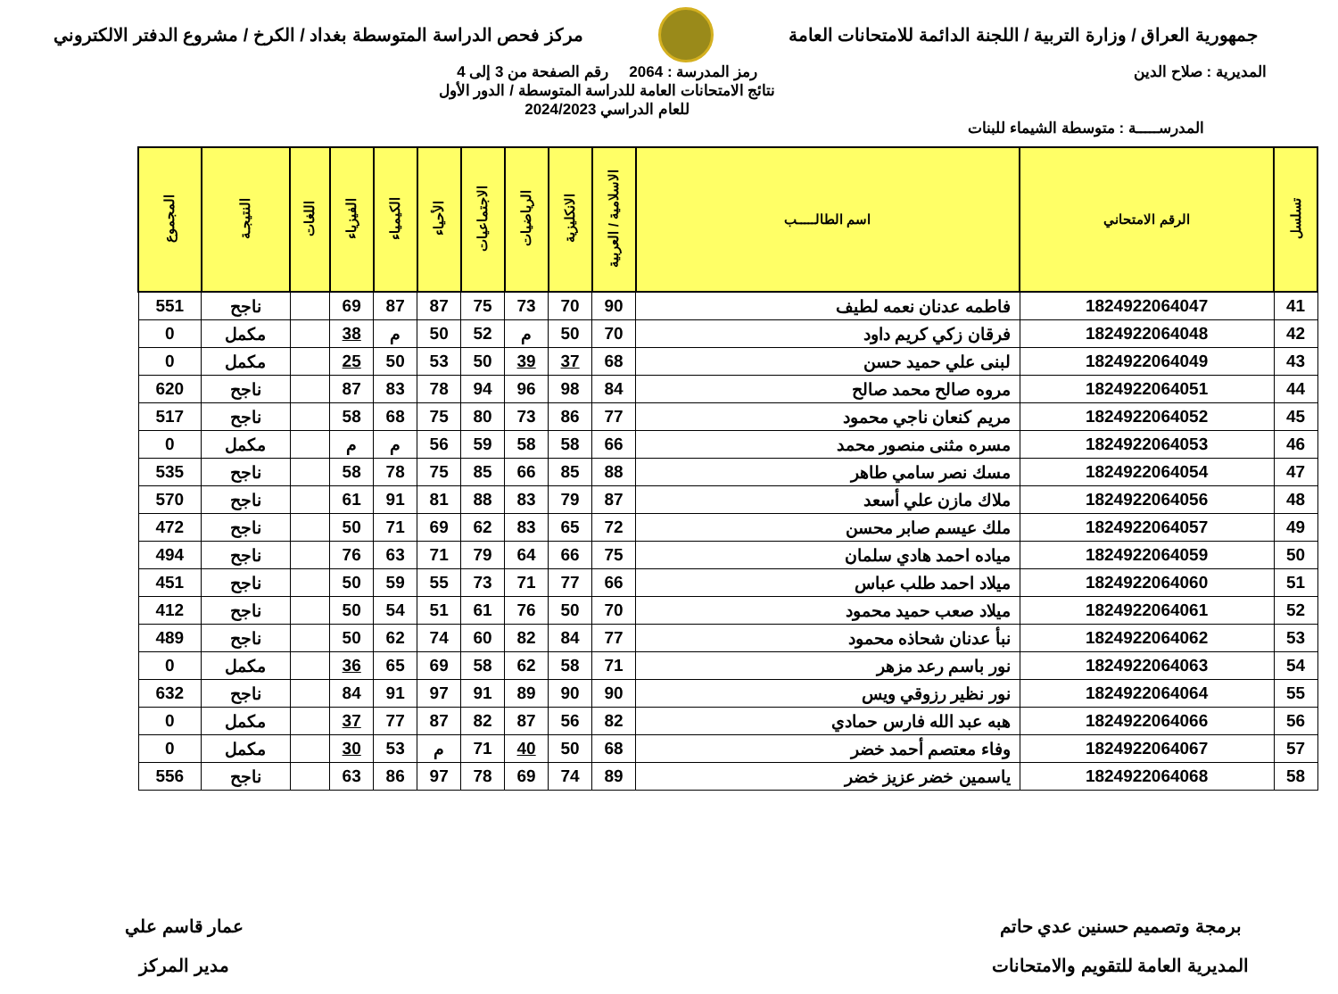جمهورية العراق / وزارة التربية / اللجنة الدائمة للامتحانات العامة
مركز فحص الدراسة المتوسطة بغداد / الكرخ / مشروع الدفتر الالكتروني
المديرية : صلاح الدين رمز المدرسة : 2064 رقم الصفحة من 3 إلى 4
نتائج الامتحانات العامة للدراسة المتوسطة / الدور الأول
للعام الدراسي 2024/2023
المدرســـــة : متوسطة الشيماء للبنات
| تسلسل | الرقم الامتحاني | اسم الطالـــــب | الاسلامية / العربية | الانكليزية | الرياضيات | الاجتماعيات | الأحياء | الكيمياء | الفيزياء | اللغات | النتيجـة | المجموع |
| --- | --- | --- | --- | --- | --- | --- | --- | --- | --- | --- | --- | --- |
| 41 | 1824922064047 | فاطمه عدنان نعمه لطيف | 90 | 70 | 73 | 75 | 87 | 87 | 69 | | ناجح | 551 |
| 42 | 1824922064048 | فرقان زكي كريم داود | 70 | 50 | م | 52 | 50 | م | 38 | | مكمل | 0 |
| 43 | 1824922064049 | لبنى علي حميد حسن | 68 | 37 | 39 | 50 | 53 | 50 | 25 | | مكمل | 0 |
| 44 | 1824922064051 | مروه صالح محمد صالح | 84 | 98 | 96 | 94 | 78 | 83 | 87 | | ناجح | 620 |
| 45 | 1824922064052 | مريم كنعان ناجي محمود | 77 | 86 | 73 | 80 | 75 | 68 | 58 | | ناجح | 517 |
| 46 | 1824922064053 | مسره مثنى منصور محمد | 66 | 58 | 58 | 59 | 56 | م | م | | مكمل | 0 |
| 47 | 1824922064054 | مسك نصر سامي طاهر | 88 | 85 | 66 | 85 | 75 | 78 | 58 | | ناجح | 535 |
| 48 | 1824922064056 | ملاك مازن علي أسعد | 87 | 79 | 83 | 88 | 81 | 91 | 61 | | ناجح | 570 |
| 49 | 1824922064057 | ملك عيسم صابر محسن | 72 | 65 | 83 | 62 | 69 | 71 | 50 | | ناجح | 472 |
| 50 | 1824922064059 | مياده احمد هادي سلمان | 75 | 66 | 64 | 79 | 71 | 63 | 76 | | ناجح | 494 |
| 51 | 1824922064060 | ميلاد احمد طلب عباس | 66 | 77 | 71 | 73 | 55 | 59 | 50 | | ناجح | 451 |
| 52 | 1824922064061 | ميلاد صعب حميد محمود | 70 | 50 | 76 | 61 | 51 | 54 | 50 | | ناجح | 412 |
| 53 | 1824922064062 | نبأ عدنان شحاذه محمود | 77 | 84 | 82 | 60 | 74 | 62 | 50 | | ناجح | 489 |
| 54 | 1824922064063 | نور باسم رعد مزهر | 71 | 58 | 62 | 58 | 69 | 65 | 36 | | مكمل | 0 |
| 55 | 1824922064064 | نور نظير رزوقي ويس | 90 | 90 | 89 | 91 | 97 | 91 | 84 | | ناجح | 632 |
| 56 | 1824922064066 | هبه عبد الله فارس حمادي | 82 | 56 | 87 | 82 | 87 | 77 | 37 | | مكمل | 0 |
| 57 | 1824922064067 | وفاء معتصم أحمد خضر | 68 | 50 | 40 | 71 | م | 53 | 30 | | مكمل | 0 |
| 58 | 1824922064068 | ياسمين خضر عزيز خضر | 89 | 74 | 69 | 78 | 97 | 86 | 63 | | ناجح | 556 |
برمجة وتصميم حسنين عدي حاتم
المديرية العامة للتقويم والامتحانات
عمار قاسم علي
مدير المركز